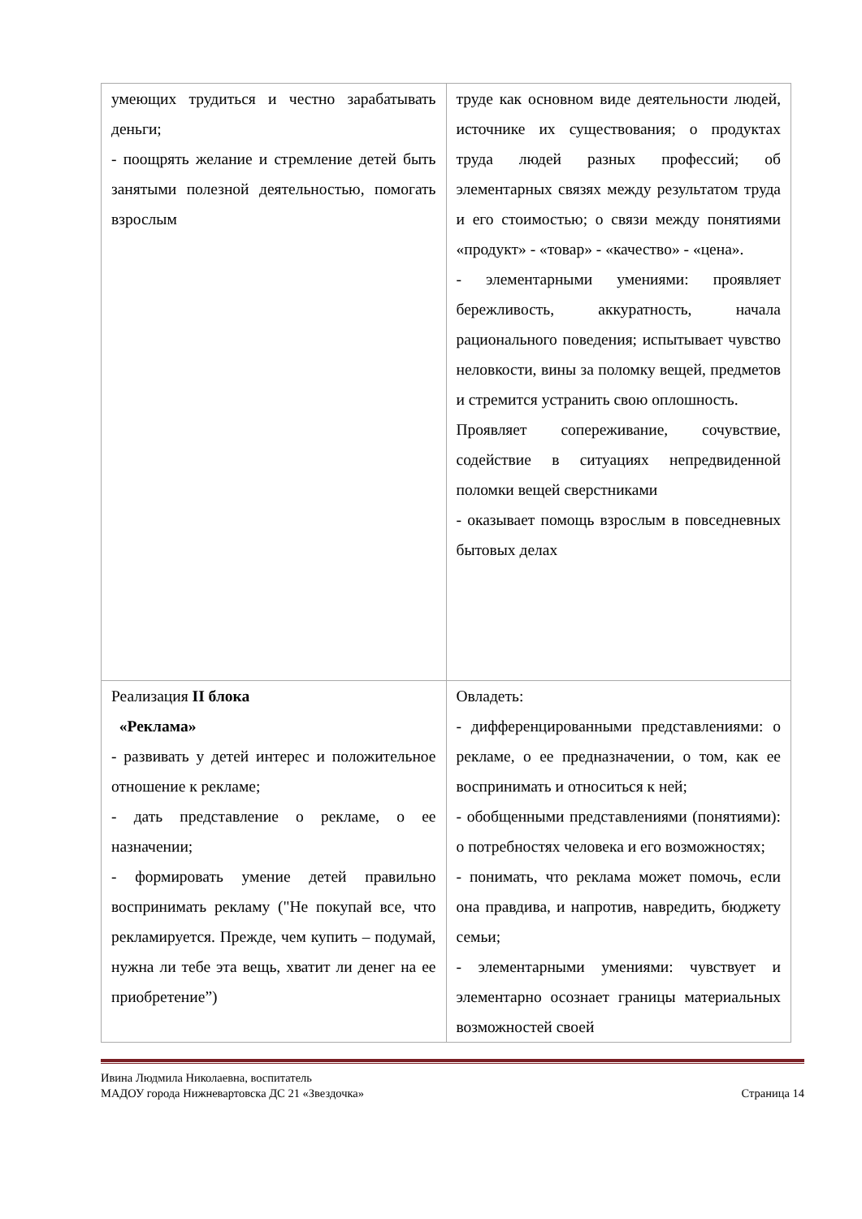| умеющих трудиться и честно зарабатывать деньги; - поощрять желание и стремление детей быть занятыми полезной деятельностью, помогать взрослым | труде как основном виде деятельности людей, источнике их существования; о продуктах труда людей разных профессий; об элементарных связях между результатом труда и его стоимостью; о связи между понятиями «продукт» - «товар» - «качество» - «цена». - элементарными умениями: проявляет бережливость, аккуратность, начала рационального поведения; испытывает чувство неловкости, вины за поломку вещей, предметов и стремится устранить свою оплошность. Проявляет сопереживание, сочувствие, содействие в ситуациях непредвиденной поломки вещей сверстниками - оказывает помощь взрослым в повседневных бытовых делах |
| Реализация II блока «Реклама» - развивать у детей интерес и положительное отношение к рекламе; - дать представление о рекламе, о ее назначении; - формировать умение детей правильно воспринимать рекламу ("Не покупай все, что рекламируется. Прежде, чем купить – подумай, нужна ли тебе эта вещь, хватит ли денег на ее приобретение”) | Овладеть: - дифференцированными представлениями: о рекламе, о ее предназначении, о том, как ее воспринимать и относиться к ней; - обобщенными представлениями (понятиями): о потребностях человека и его возможностях; - понимать, что реклама может помочь, если она правдива, и напротив, навредить, бюджету семьи; - элементарными умениями: чувствует и элементарно осознает границы материальных возможностей своей |
Ивина Людмила Николаевна, воспитатель
МАДОУ города Нижневартовска ДС 21 «Звездочка»
Страница 14